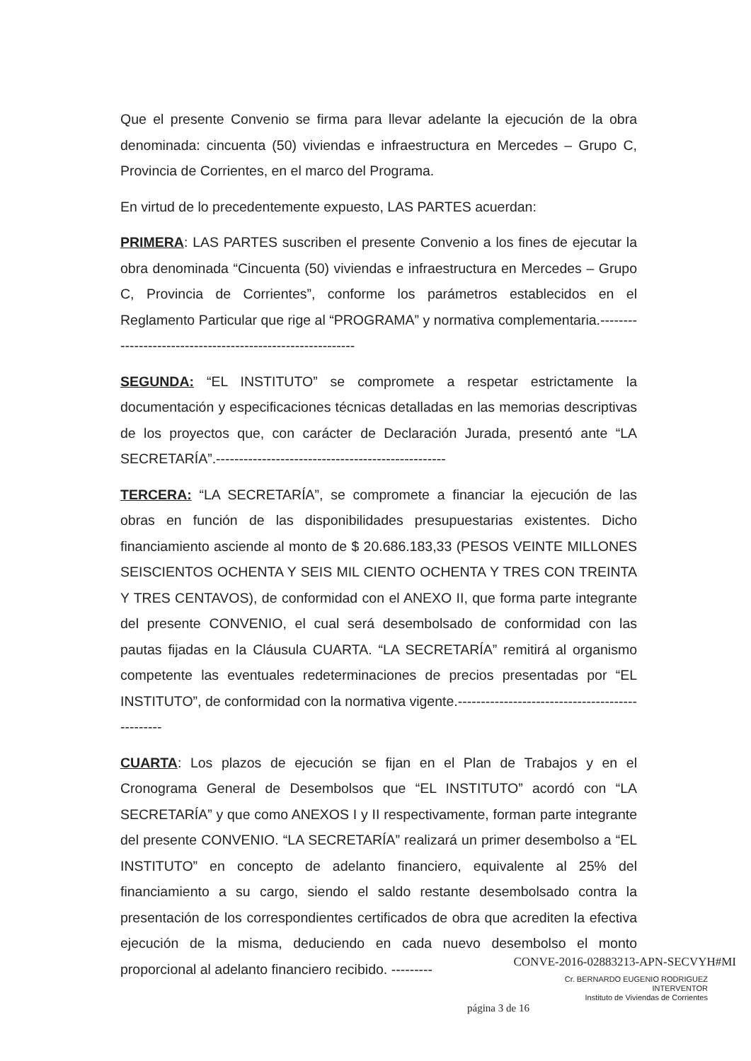Que el presente Convenio se firma para llevar adelante la ejecución de la obra denominada: cincuenta (50) viviendas e infraestructura en Mercedes – Grupo C, Provincia de Corrientes, en el marco del Programa.
En virtud de lo precedentemente expuesto, LAS PARTES acuerdan:
PRIMERA: LAS PARTES suscriben el presente Convenio a los fines de ejecutar la obra denominada “Cincuenta (50) viviendas e infraestructura en Mercedes – Grupo C, Provincia de Corrientes”, conforme los parámetros establecidos en el Reglamento Particular que rige al “PROGRAMA” y normativa complementaria.-----------------------------------------------------------
SEGUNDA: “EL INSTITUTO” se compromete a respetar estrictamente la documentación y especificaciones técnicas detalladas en las memorias descriptivas de los proyectos que, con carácter de Declaración Jurada, presentó ante “LA SECRETARÍA”.--------------------------------------------------
TERCERA: “LA SECRETARÍA”, se compromete a financiar la ejecución de las obras en función de las disponibilidades presupuestarias existentes. Dicho financiamiento asciende al monto de $ 20.686.183,33 (PESOS VEINTE MILLONES SEISCIENTOS OCHENTA Y SEIS MIL CIENTO OCHENTA Y TRES CON TREINTA Y TRES CENTAVOS), de conformidad con el ANEXO II, que forma parte integrante del presente CONVENIO, el cual será desembolsado de conformidad con las pautas fijadas en la Cláusula CUARTA. “LA SECRETARÍA” remitirá al organismo competente las eventuales redeterminaciones de precios presentadas por “EL INSTITUTO”, de conformidad con la normativa vigente.------------------------------------------------
CUARTA: Los plazos de ejecución se fijan en el Plan de Trabajos y en el Cronograma General de Desembolsos que “EL INSTITUTO” acordó con “LA SECRETARÍA” y que como ANEXOS I y II respectivamente, forman parte integrante del presente CONVENIO. “LA SECRETARÍA” realizará un primer desembolso a “EL INSTITUTO” en concepto de adelanto financiero, equivalente al 25% del financiamiento a su cargo, siendo el saldo restante desembolsado contra la presentación de los correspondientes certificados de obra que acrediten la efectiva ejecución de la misma, deduciendo en cada nuevo desembolso el monto proporcional al adelanto financiero recibido. ---------
CONVE-2016-02883213-APN-SECVYH#MI
Cr. BERNARDO EUGENIO RODRIGUEZ
INTERVENTOR
Instituto de Viviendas de Corrientes
página 3 de 16